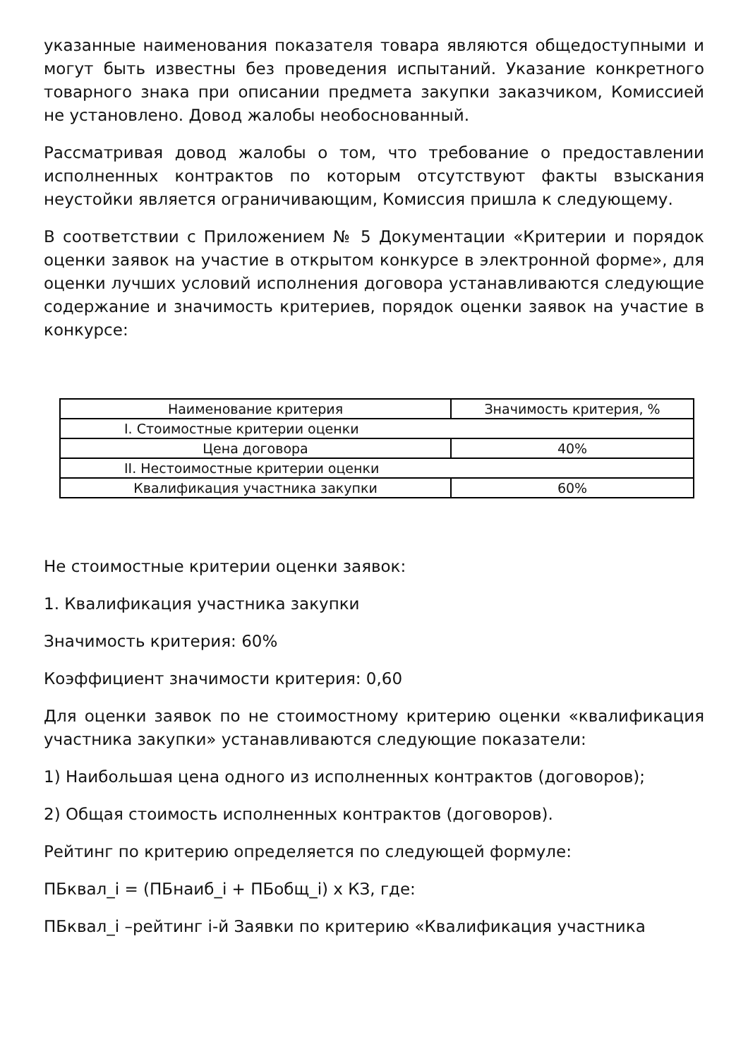указанные наименования показателя товара являются общедоступными и могут быть известны без проведения испытаний. Указание конкретного товарного знака при описании предмета закупки заказчиком, Комиссией не установлено. Довод жалобы необоснованный.
Рассматривая довод жалобы о том, что требование о предоставлении исполненных контрактов по которым отсутствуют факты взыскания неустойки является ограничивающим, Комиссия пришла к следующему.
В соответствии с Приложением № 5 Документации «Критерии и порядок оценки заявок на участие в открытом конкурсе в электронной форме», для оценки лучших условий исполнения договора устанавливаются следующие содержание и значимость критериев, порядок оценки заявок на участие в конкурсе:
| Наименование критерия | Значимость критерия, % |
| --- | --- |
| I. Стоимостные критерии оценки | |
| Цена договора | 40% |
| II. Нестоимостные критерии оценки | |
| Квалификация участника закупки | 60% |
Не стоимостные критерии оценки заявок:
1. Квалификация участника закупки
Значимость критерия: 60%
Коэффициент значимости критерия: 0,60
Для оценки заявок по не стоимостному критерию оценки «квалификация участника закупки» устанавливаются следующие показатели:
1) Наибольшая цена одного из исполненных контрактов (договоров);
2) Общая стоимость исполненных контрактов (договоров).
Рейтинг по критерию определяется по следующей формуле:
ПБквал_i = (ПБнаиб_i + ПБобщ_i) х КЗ, где:
ПБквал_i –рейтинг i-й Заявки по критерию «Квалификация участника